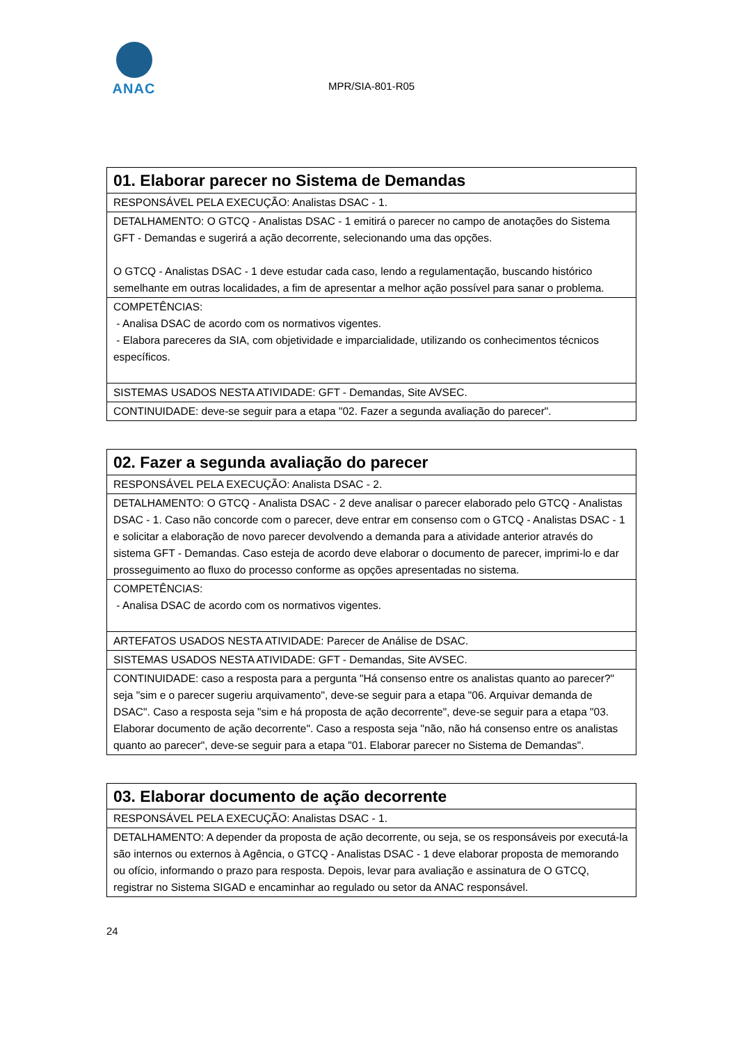ANAC
MPR/SIA-801-R05
| 01. Elaborar parecer no Sistema de Demandas |
| RESPONSÁVEL PELA EXECUÇÃO: Analistas DSAC - 1. |
| DETALHAMENTO: O GTCQ - Analistas DSAC - 1 emitirá o parecer no campo de anotações do Sistema GFT - Demandas e sugerirá a ação decorrente, selecionando uma das opções. O GTCQ - Analistas DSAC - 1 deve estudar cada caso, lendo a regulamentação, buscando histórico semelhante em outras localidades, a fim de apresentar a melhor ação possível para sanar o problema. |
| COMPETÊNCIAS: - Analisa DSAC de acordo com os normativos vigentes. - Elabora pareceres da SIA, com objetividade e imparcialidade, utilizando os conhecimentos técnicos específicos. |
| SISTEMAS USADOS NESTA ATIVIDADE: GFT - Demandas, Site AVSEC. |
| CONTINUIDADE: deve-se seguir para a etapa "02. Fazer a segunda avaliação do parecer". |
| 02. Fazer a segunda avaliação do parecer |
| RESPONSÁVEL PELA EXECUÇÃO: Analista DSAC - 2. |
| DETALHAMENTO: O GTCQ - Analista DSAC - 2 deve analisar o parecer elaborado pelo GTCQ - Analistas DSAC - 1. Caso não concorde com o parecer, deve entrar em consenso com o GTCQ - Analistas DSAC - 1 e solicitar a elaboração de novo parecer devolvendo a demanda para a atividade anterior através do sistema GFT - Demandas. Caso esteja de acordo deve elaborar o documento de parecer, imprimi-lo e dar prosseguimento ao fluxo do processo conforme as opções apresentadas no sistema. |
| COMPETÊNCIAS: - Analisa DSAC de acordo com os normativos vigentes. |
| ARTEFATOS USADOS NESTA ATIVIDADE: Parecer de Análise de DSAC. |
| SISTEMAS USADOS NESTA ATIVIDADE: GFT - Demandas, Site AVSEC. |
| CONTINUIDADE: caso a resposta para a pergunta "Há consenso entre os analistas quanto ao parecer?" seja "sim e o parecer sugeriu arquivamento", deve-se seguir para a etapa "06. Arquivar demanda de DSAC". Caso a resposta seja "sim e há proposta de ação decorrente", deve-se seguir para a etapa "03. Elaborar documento de ação decorrente". Caso a resposta seja "não, não há consenso entre os analistas quanto ao parecer", deve-se seguir para a etapa "01. Elaborar parecer no Sistema de Demandas". |
| 03. Elaborar documento de ação decorrente |
| RESPONSÁVEL PELA EXECUÇÃO: Analistas DSAC - 1. |
| DETALHAMENTO: A depender da proposta de ação decorrente, ou seja, se os responsáveis por executá-la são internos ou externos à Agência, o GTCQ - Analistas DSAC - 1 deve elaborar proposta de memorando ou ofício, informando o prazo para resposta. Depois, levar para avaliação e assinatura de O GTCQ, registrar no Sistema SIGAD e encaminhar ao regulado ou setor da ANAC responsável. |
24